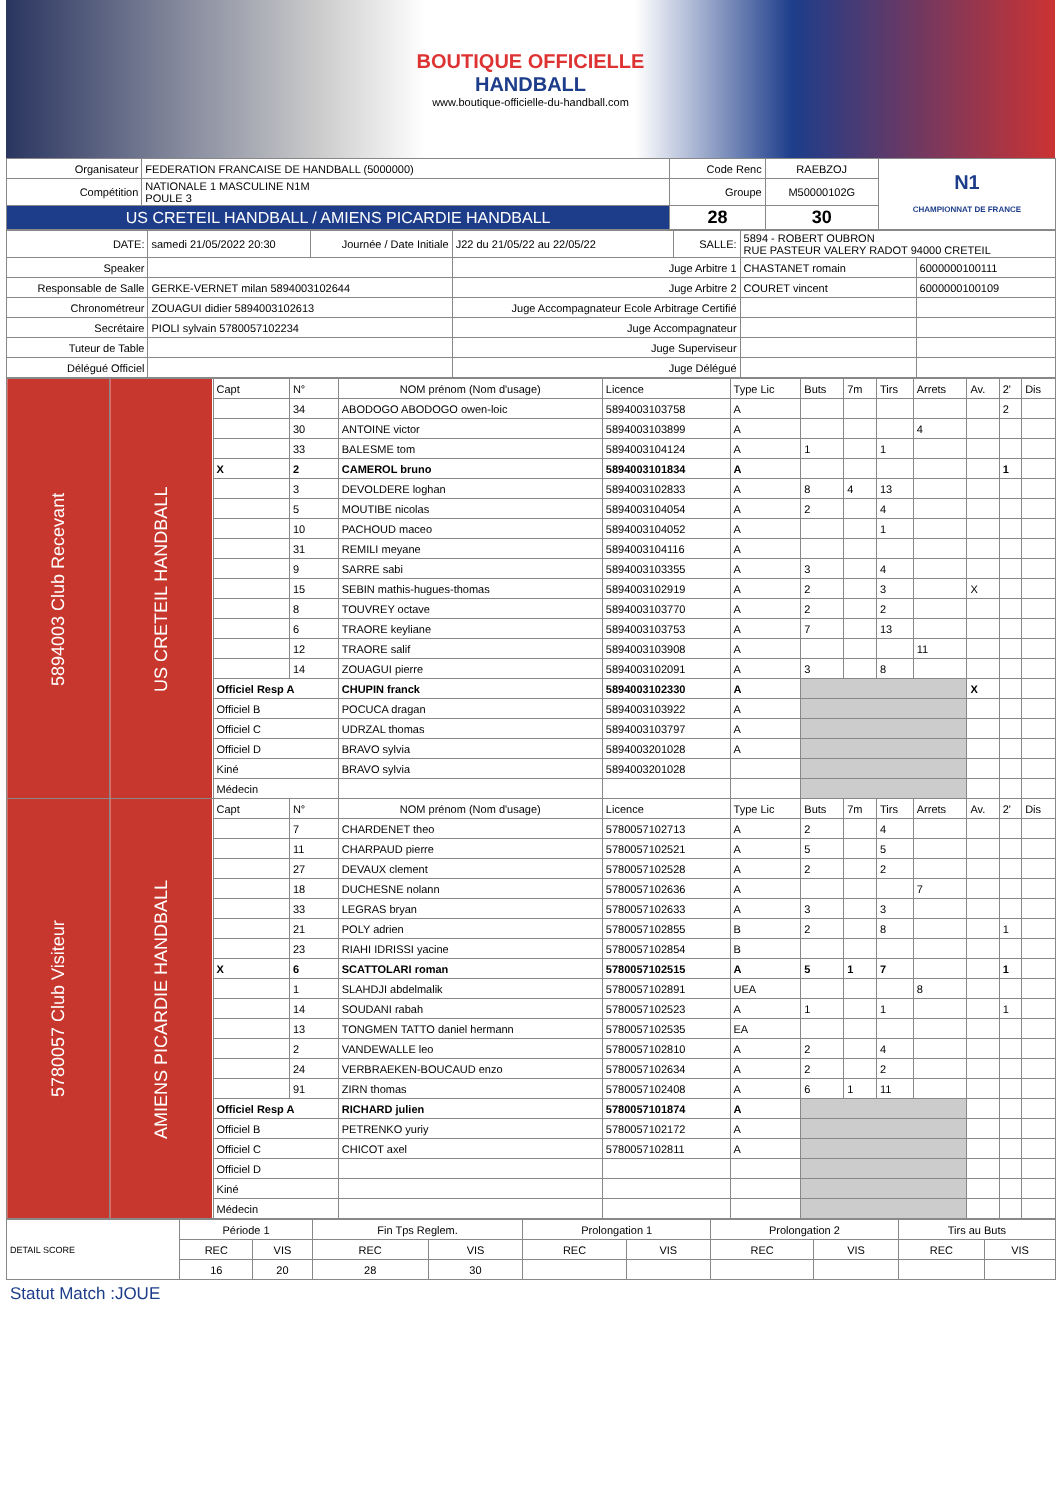BOUTIQUE OFFICIELLE
HANDBALL
www.boutique-officielle-du-handball.com
| Organisateur | FEDERATION FRANCAISE DE HANDBALL (5000000) | Code Renc | RAEBZOJ | N1 CHAMPIONNAT DE FRANCE |
| Compétition | NATIONALE 1 MASCULINE N1M POULE 3 | Groupe | M50000102G | |
| US CRETEIL HANDBALL / AMIENS PICARDIE HANDBALL | | 28 | 30 | |
| DATE: | samedi 21/05/2022 20:30 | Journée / Date Initiale | J22 du 21/05/22 au 22/05/22 | SALLE: | 5894 - ROBERT OUBRON RUE PASTEUR VALERY RADOT 94000 CRETEIL | |
| Speaker | | | Juge Arbitre 1 | | CHASTANET romain | 6000000100111 |
| Responsable de Salle | GERKE-VERNET milan 5894003102644 | | Juge Arbitre 2 | | COURET vincent | 6000000100109 |
| Chronométreur | ZOUAGUI didier 5894003102613 | | Juge Accompagnateur Ecole Arbitrage Certifié | | | |
| Secrétaire | PIOLI sylvain 5780057102234 | | Juge Accompagnateur | | | |
| Tuteur de Table | | | Juge Superviseur | | | |
| Délégué Officiel | | | Juge Délégué | | | |
| 5894003 Club Recevant | US CRETEIL HANDBALL | Capt | N° | NOM prénom (Nom d'usage) | Licence | Type Lic | Buts | 7m | Tirs | Arrets | Av. | 2' | Dis |
| | | | 34 | ABODOGO ABODOGO owen-loic | 5894003103758 | A | | | | | | 2 | |
| | | | 30 | ANTOINE victor | 5894003103899 | A | | | | 4 | | | |
| | | | 33 | BALESME tom | 5894003104124 | A | 1 | | 1 | | | | |
| | | X | 2 | CAMEROL bruno | 5894003101834 | A | | | | | | 1 | |
| | | | 3 | DEVOLDERE loghan | 5894003102833 | A | 8 | 4 | 13 | | | | |
| | | | 5 | MOUTIBE nicolas | 5894003104054 | A | 2 | | 4 | | | | |
| | | | 10 | PACHOUD maceo | 5894003104052 | A | | | 1 | | | | |
| | | | 31 | REMILI meyane | 5894003104116 | A | | | | | | | |
| | | | 9 | SARRE sabi | 5894003103355 | A | 3 | | 4 | | | | |
| | | | 15 | SEBIN mathis-hugues-thomas | 5894003102919 | A | 2 | | 3 | | X | | |
| | | | 8 | TOUVREY octave | 5894003103770 | A | 2 | | 2 | | | | |
| | | | 6 | TRAORE keyliane | 5894003103753 | A | 7 | | 13 | | | | |
| | | | 12 | TRAORE salif | 5894003103908 | A | | | | 11 | | | |
| | | | 14 | ZOUAGUI pierre | 5894003102091 | A | 3 | | 8 | | | | |
| | | Officiel Resp A | | CHUPIN franck | 5894003102330 | A | | | | | X | | |
| | | Officiel B | | POCUCA dragan | 5894003103922 | A | | | | | | | |
| | | Officiel C | | UDRZAL thomas | 5894003103797 | A | | | | | | | |
| | | Officiel D | | BRAVO sylvia | 5894003201028 | A | | | | | | | |
| | | Kiné | | BRAVO sylvia | 5894003201028 | | | | | | | | |
| | | Médecin | | | | | | | | | | | |
| 5780057 Club Visiteur | AMIENS PICARDIE HANDBALL | Capt | N° | NOM prénom (Nom d'usage) | Licence | Type Lic | Buts | 7m | Tirs | Arrets | Av. | 2' | Dis |
| | | | 7 | CHARDENET theo | 5780057102713 | A | 2 | | 4 | | | | |
| | | | 11 | CHARPAUD pierre | 5780057102521 | A | 5 | | 5 | | | | |
| | | | 27 | DEVAUX clement | 5780057102528 | A | 2 | | 2 | | | | |
| | | | 18 | DUCHESNE nolann | 5780057102636 | A | | | | 7 | | | |
| | | | 33 | LEGRAS bryan | 5780057102633 | A | 3 | | 3 | | | | |
| | | | 21 | POLY adrien | 5780057102855 | B | 2 | | 8 | | | 1 | |
| | | | 23 | RIAHI IDRISSI yacine | 5780057102854 | B | | | | | | | |
| | | X | 6 | SCATTOLARI roman | 5780057102515 | A | 5 | 1 | 7 | | | 1 | |
| | | | 1 | SLAHDJI abdelmalik | 5780057102891 | UEA | | | | 8 | | | |
| | | | 14 | SOUDANI rabah | 5780057102523 | A | 1 | | 1 | | | 1 | |
| | | | 13 | TONGMEN TATTO daniel hermann | 5780057102535 | EA | | | | | | | |
| | | | 2 | VANDEWALLE leo | 5780057102810 | A | 2 | | 4 | | | | |
| | | | 24 | VERBRAEKEN-BOUCAUD enzo | 5780057102634 | A | 2 | | 2 | | | | |
| | | | 91 | ZIRN thomas | 5780057102408 | A | 6 | 1 | 11 | | | | |
| | | Officiel Resp A | | RICHARD julien | 5780057101874 | A | | | | | | | |
| | | Officiel B | | PETRENKO yuriy | 5780057102172 | A | | | | | | | |
| | | Officiel C | | CHICOT axel | 5780057102811 | A | | | | | | | |
| | | Officiel D | | | | | | | | | | | |
| | | Kiné | | | | | | | | | | | |
| | | Médecin | | | | | | | | | | | |
| DETAIL SCORE | Période 1 | | Fin Tps Reglem. | | Prolongation 1 | | Prolongation 2 | | Tirs au Buts | |
| | REC | VIS | REC | VIS | REC | VIS | REC | VIS | REC | VIS |
| | 16 | 20 | 28 | 30 | | | | | | |
Statut Match :JOUE